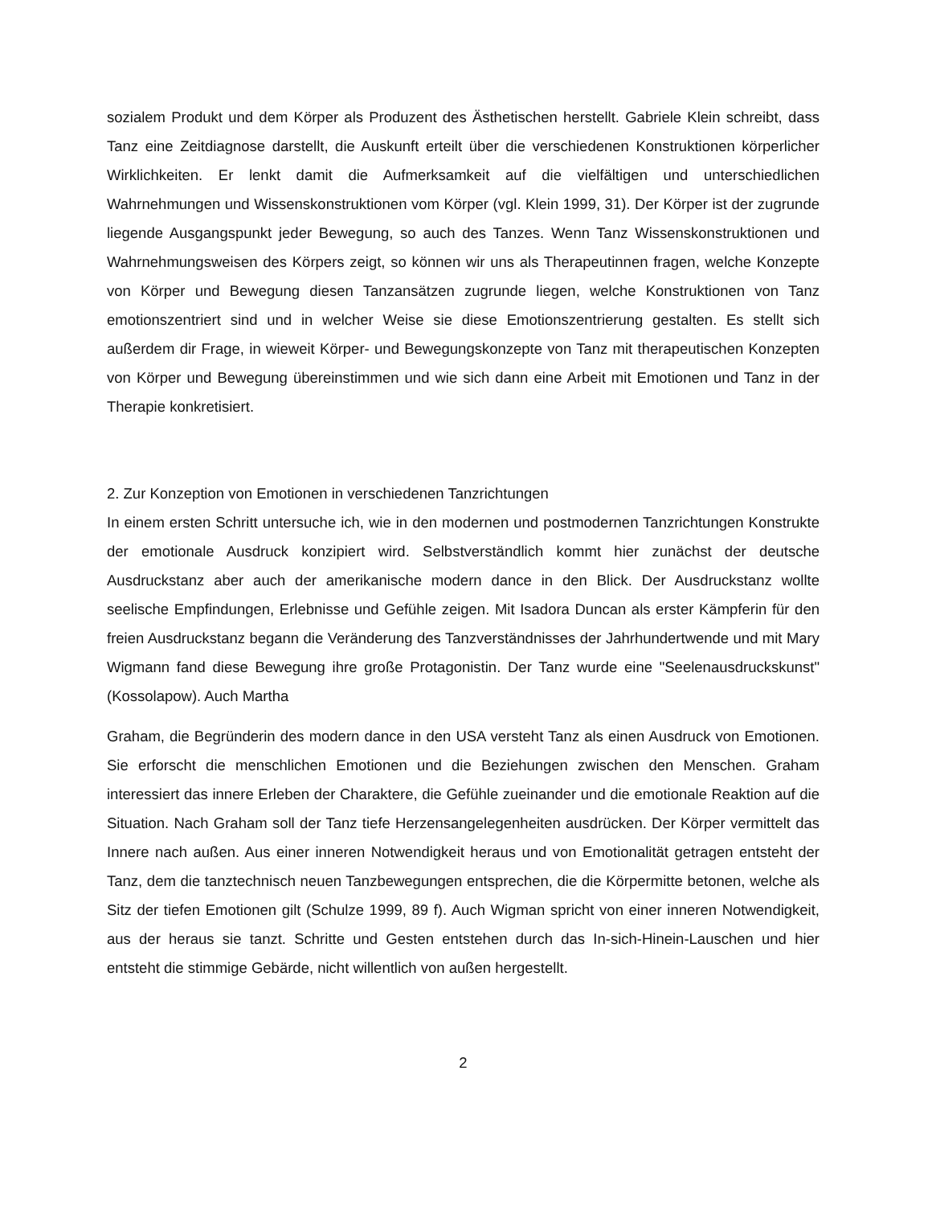sozialem Produkt und dem Körper als Produzent des Ästhetischen herstellt. Gabriele Klein schreibt, dass Tanz eine Zeitdiagnose darstellt, die Auskunft erteilt über die verschiedenen Konstruktionen körperlicher Wirklichkeiten. Er lenkt damit die Aufmerksamkeit auf die vielfältigen und unterschiedlichen Wahrnehmungen und Wissenskonstruktionen vom Körper (vgl. Klein 1999, 31). Der Körper ist der zugrunde liegende Ausgangspunkt jeder Bewegung, so auch des Tanzes. Wenn Tanz Wissenskonstruktionen und Wahrnehmungsweisen des Körpers zeigt, so können wir uns als Therapeutinnen fragen, welche Konzepte von Körper und Bewegung diesen Tanzansätzen zugrunde liegen, welche Konstruktionen von Tanz emotionszentriert sind und in welcher Weise sie diese Emotionszentrierung gestalten. Es stellt sich außerdem dir Frage, in wieweit Körper- und Bewegungskonzepte von Tanz mit therapeutischen Konzepten von Körper und Bewegung übereinstimmen und wie sich dann eine Arbeit mit Emotionen und Tanz in der Therapie konkretisiert.
2. Zur Konzeption von Emotionen in verschiedenen Tanzrichtungen
In einem ersten Schritt untersuche ich, wie in den modernen und postmodernen Tanzrichtungen Konstrukte der emotionale Ausdruck konzipiert wird. Selbstverständlich kommt hier zunächst der deutsche Ausdruckstanz aber auch der amerikanische modern dance in den Blick. Der Ausdruckstanz wollte seelische Empfindungen, Erlebnisse und Gefühle zeigen. Mit Isadora Duncan als erster Kämpferin für den freien Ausdruckstanz begann die Veränderung des Tanzverständnisses der Jahrhundertwende und mit Mary Wigmann fand diese Bewegung ihre große Protagonistin. Der Tanz wurde eine "Seelenausdruckskunst" (Kossolapow). Auch Martha
Graham, die Begründerin des modern dance in den USA versteht Tanz als einen Ausdruck von Emotionen. Sie erforscht die menschlichen Emotionen und die Beziehungen zwischen den Menschen. Graham interessiert das innere Erleben der Charaktere, die Gefühle zueinander und die emotionale Reaktion auf die Situation. Nach Graham soll der Tanz tiefe Herzensangelegenheiten ausdrücken. Der Körper vermittelt das Innere nach außen. Aus einer inneren Notwendigkeit heraus und von Emotionalität getragen entsteht der Tanz, dem die tanztechnisch neuen Tanzbewegungen entsprechen, die die Körpermitte betonen, welche als Sitz der tiefen Emotionen gilt (Schulze 1999, 89 f). Auch Wigman spricht von einer inneren Notwendigkeit, aus der heraus sie tanzt. Schritte und Gesten entstehen durch das In-sich-Hinein-Lauschen und hier entsteht die stimmige Gebärde, nicht willentlich von außen hergestellt.
2